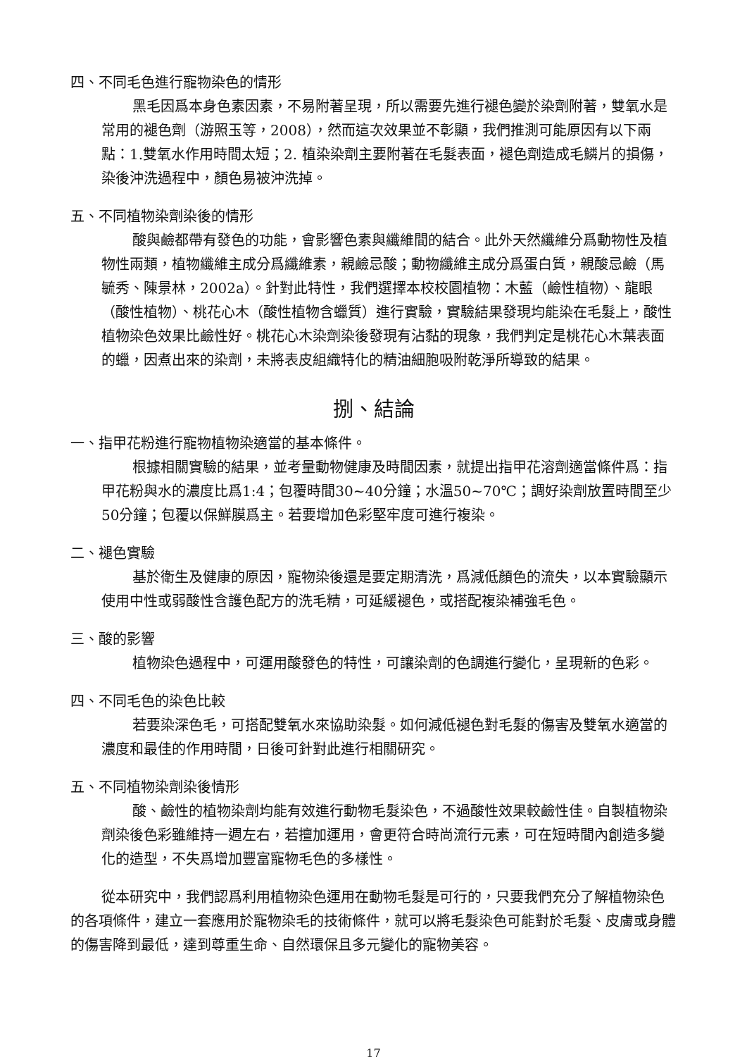四、不同毛色進行寵物染色的情形
黑毛因爲本身色素因素，不易附著呈現，所以需要先進行褪色變於染劑附著，雙氧水是常用的褪色劑（游照玉等，2008），然而這次效果並不彰顯，我們推測可能原因有以下兩點：1.雙氧水作用時間太短；2. 植染染劑主要附著在毛髮表面，褪色劑造成毛鱗片的損傷，染後沖洗過程中，顏色易被沖洗掉。
五、不同植物染劑染後的情形
酸與鹼都帶有發色的功能，會影響色素與纖維間的結合。此外天然纖維分爲動物性及植物性兩類，植物纖維主成分爲纖維素，親鹼忌酸；動物纖維主成分爲蛋白質，親酸忌鹼（馬毓秀、陳景林，2002a）。針對此特性，我們選擇本校校園植物：木藍（鹼性植物）、龍眼（酸性植物）、桃花心木（酸性植物含蠟質）進行實驗，實驗結果發現均能染在毛髮上，酸性植物染色效果比鹼性好。桃花心木染劑染後發現有沾黏的現象，我們判定是桃花心木葉表面的蠟，因煮出來的染劑，未將表皮組織特化的精油細胞吸附乾淨所導致的結果。
捌、結論
一、指甲花粉進行寵物植物染適當的基本條件。
根據相關實驗的結果，並考量動物健康及時間因素，就提出指甲花溶劑適當條件爲：指甲花粉與水的濃度比爲1:4；包覆時間30~40分鐘；水溫50~70℃；調好染劑放置時間至少50分鐘；包覆以保鮮膜爲主。若要增加色彩堅牢度可進行複染。
二、褪色實驗
基於衛生及健康的原因，寵物染後還是要定期清洗，爲減低顏色的流失，以本實驗顯示使用中性或弱酸性含護色配方的洗毛精，可延緩褪色，或搭配複染補強毛色。
三、酸的影響
植物染色過程中，可運用酸發色的特性，可讓染劑的色調進行變化，呈現新的色彩。
四、不同毛色的染色比較
若要染深色毛，可搭配雙氧水來協助染髮。如何減低褪色對毛髮的傷害及雙氧水適當的濃度和最佳的作用時間，日後可針對此進行相關研究。
五、不同植物染劑染後情形
酸、鹼性的植物染劑均能有效進行動物毛髮染色，不過酸性效果較鹼性佳。自製植物染劑染後色彩雖維持一週左右，若擅加運用，會更符合時尚流行元素，可在短時間內創造多變化的造型，不失爲增加豐富寵物毛色的多樣性。
從本研究中，我們認爲利用植物染色運用在動物毛髮是可行的，只要我們充分了解植物染色的各項條件，建立一套應用於寵物染毛的技術條件，就可以將毛髮染色可能對於毛髮、皮膚或身體的傷害降到最低，達到尊重生命、自然環保且多元變化的寵物美容。
17